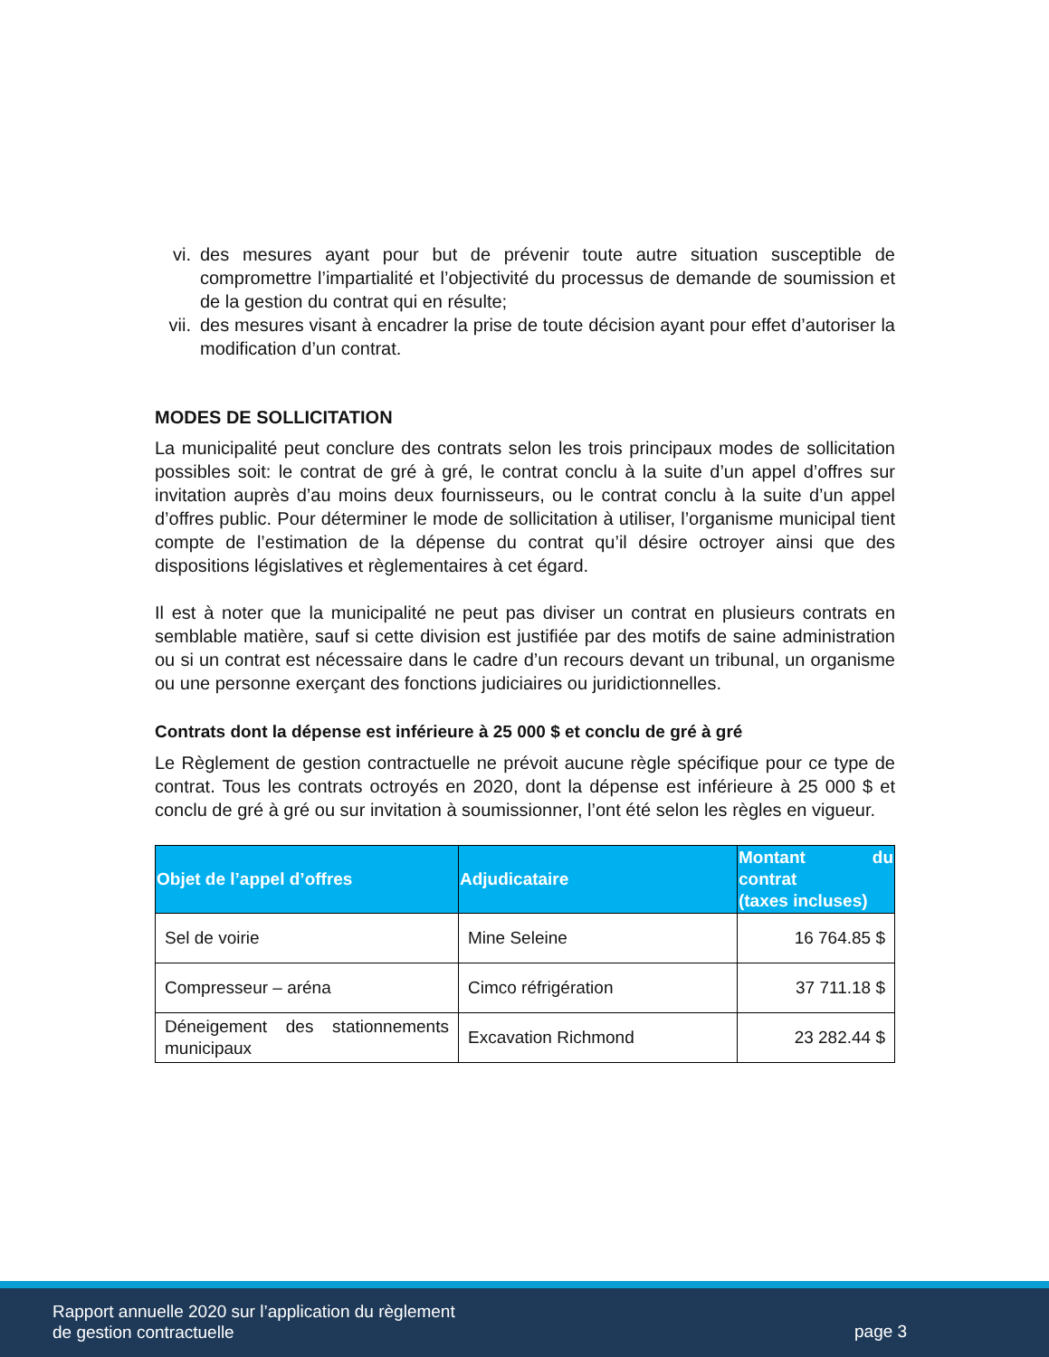vi. des mesures ayant pour but de prévenir toute autre situation susceptible de compromettre l’impartialité et l’objectivité du processus de demande de soumission et de la gestion du contrat qui en résulte;
vii. des mesures visant à encadrer la prise de toute décision ayant pour effet d’autoriser la modification d’un contrat.
MODES DE SOLLICITATION
La municipalité peut conclure des contrats selon les trois principaux modes de sollicitation possibles soit: le contrat de gré à gré, le contrat conclu à la suite d’un appel d’offres sur invitation auprès d’au moins deux fournisseurs, ou le contrat conclu à la suite d’un appel d’offres public. Pour déterminer le mode de sollicitation à utiliser, l’organisme municipal tient compte de l’estimation de la dépense du contrat qu’il désire octroyer ainsi que des dispositions législatives et règlementaires à cet égard.
Il est à noter que la municipalité ne peut pas diviser un contrat en plusieurs contrats en semblable matière, sauf si cette division est justifiée par des motifs de saine administration ou si un contrat est nécessaire dans le cadre d’un recours devant un tribunal, un organisme ou une personne exerçant des fonctions judiciaires ou juridictionnelles.
Contrats dont la dépense est inférieure à 25 000 $ et conclu de gré à gré
Le Règlement de gestion contractuelle ne prévoit aucune règle spécifique pour ce type de contrat. Tous les contrats octroyés en 2020, dont la dépense est inférieure à 25 000 $ et conclu de gré à gré ou sur invitation à soumissionner, l’ont été selon les règles en vigueur.
| Objet de l’appel d’offres | Adjudicataire | Montant du contrat (taxes incluses) |
| --- | --- | --- |
| Sel de voirie | Mine Seleine | 16 764.85 $ |
| Compresseur – aréna | Cimco réfrigération | 37 711.18 $ |
| Déneigement des stationnements municipaux | Excavation Richmond | 23 282.44 $ |
Rapport annuelle 2020 sur l’application du règlement
de gestion contractuelle
page 3